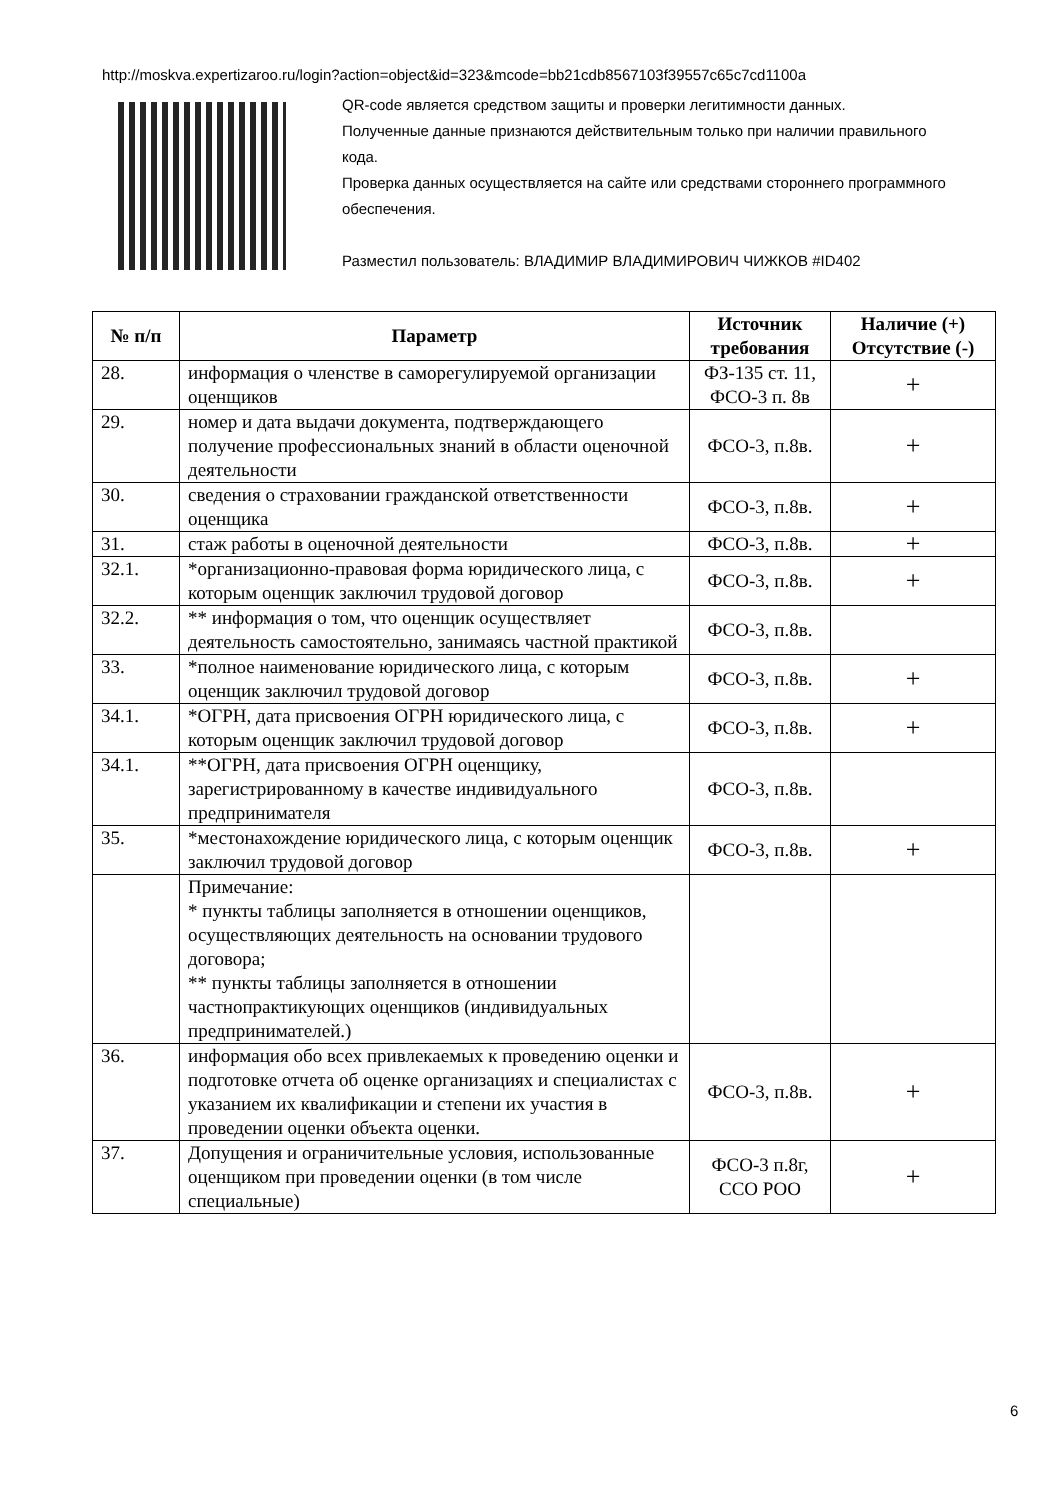http://moskva.expertizaroo.ru/login?action=object&id=323&mcode=bb21cdb8567103f39557c65c7cd1100a
QR-code является средством защиты и проверки легитимности данных.
Полученные данные признаются действительным только при наличии правильного кода.
Проверка данных осуществляется на сайте или средствами стороннего программного обеспечения.
Разместил пользователь: ВЛАДИМИР ВЛАДИМИРОВИЧ ЧИЖКОВ #ID402
| № п/п | Параметр | Источник требования | Наличие (+) Отсутствие (-) |
| --- | --- | --- | --- |
| 28. | информация о членстве в саморегулируемой организации оценщиков | ФЗ-135 ст. 11, ФСО-3 п. 8в | + |
| 29. | номер и дата выдачи документа, подтверждающего получение профессиональных знаний в области оценочной деятельности | ФСО-3, п.8в. | + |
| 30. | сведения о страховании гражданской ответственности оценщика | ФСО-3, п.8в. | + |
| 31. | стаж работы в оценочной деятельности | ФСО-3, п.8в. | + |
| 32.1. | *организационно-правовая форма юридического лица, с которым оценщик заключил трудовой договор | ФСО-3, п.8в. | + |
| 32.2. | ** информация о том, что оценщик осуществляет деятельность самостоятельно, занимаясь частной практикой | ФСО-3, п.8в. | |
| 33. | *полное наименование юридического лица, с которым оценщик заключил трудовой договор | ФСО-3, п.8в. | + |
| 34.1. | *ОГРН, дата присвоения ОГРН юридического лица, с которым оценщик заключил трудовой договор | ФСО-3, п.8в. | + |
| 34.1. | **ОГРН, дата присвоения ОГРН оценщику, зарегистрированному в качестве индивидуального предпринимателя | ФСО-3, п.8в. | |
| 35. | *местонахождение юридического лица, с которым оценщик заключил трудовой договор | ФСО-3, п.8в. | + |
| | Примечание: * пункты таблицы заполняется в отношении оценщиков, осуществляющих деятельность на основании трудового договора; ** пункты таблицы заполняется в отношении частнопрактикующих оценщиков (индивидуальных предпринимателей.) | | |
| 36. | информация обо всех привлекаемых к проведению оценки и подготовке отчета об оценке организациях и специалистах с указанием их квалификации и степени их участия в проведении оценки объекта оценки. | ФСО-3, п.8в. | + |
| 37. | Допущения и ограничительные условия, использованные оценщиком при проведении оценки (в том числе специальные) | ФСО-3 п.8г, ССО РОО | + |
6